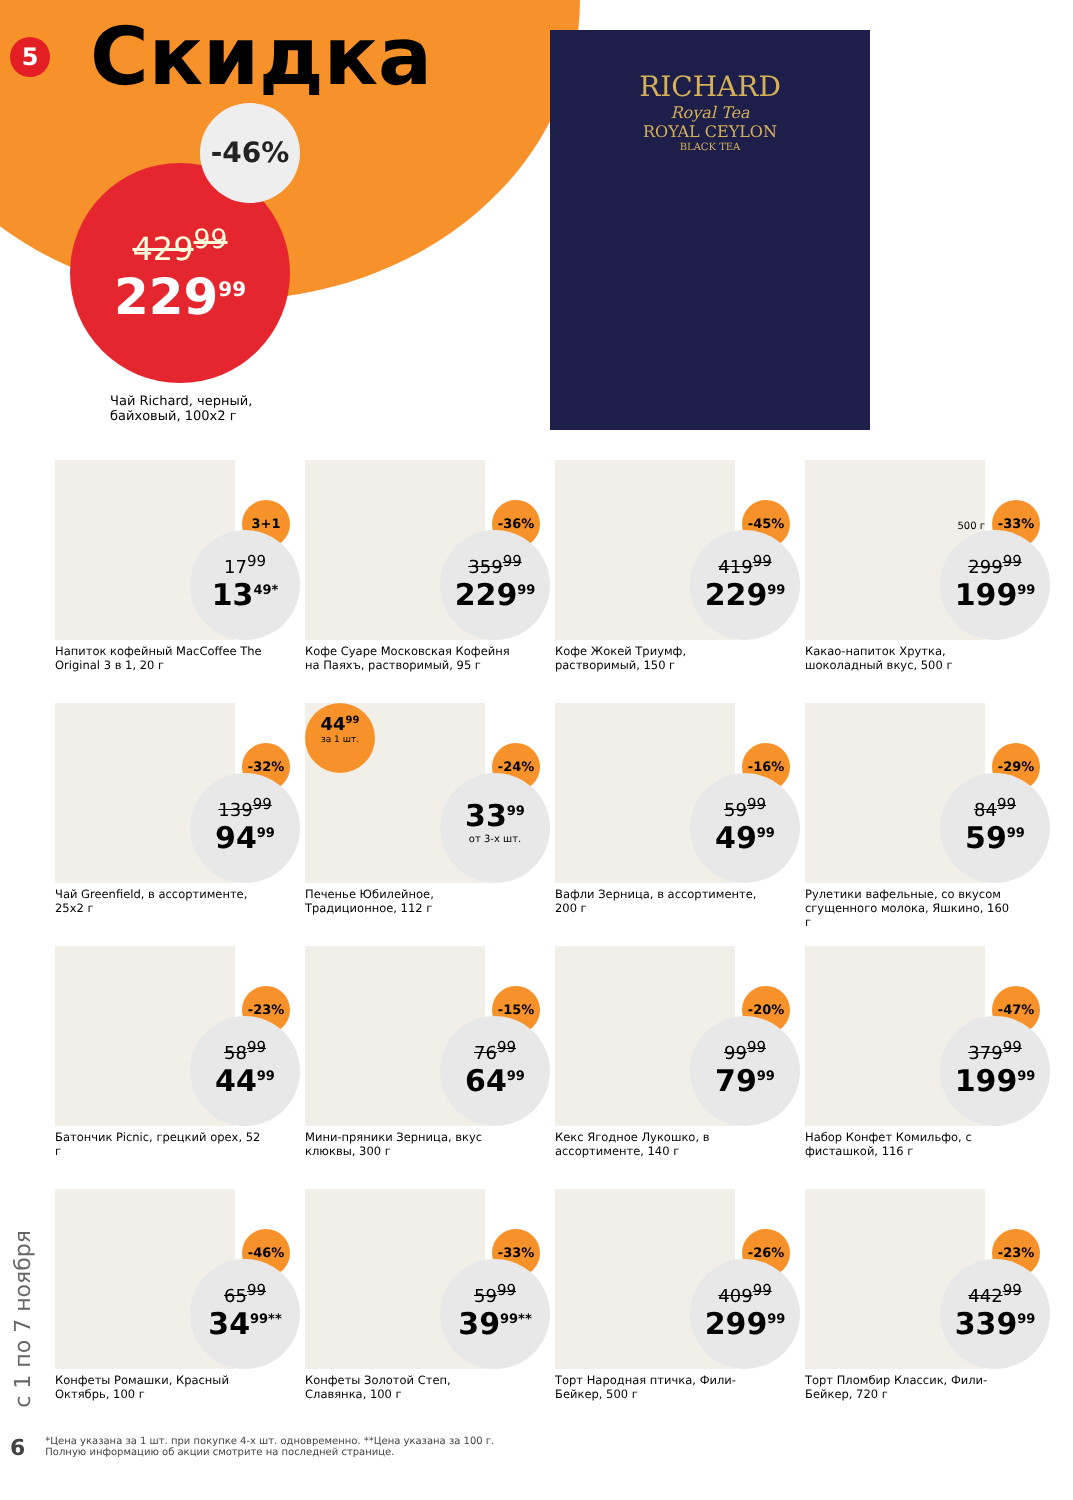5
Скидка
-46%
429<sup>99</sup>
229<sup>99</sup>
Чай Richard, черный, байховый, 100х2 г
RICHARD
Royal Tea
ROYAL CEYLON
BLACK TEA
3+1
17<sup>99</sup>
13<sup>49*</sup>
Напиток кофейный MacCoffee The Original 3 в 1, 20 г
-36%
359<sup>99</sup>
229<sup>99</sup>
Кофе Суаре Московская Кофейня на Паяхъ, растворимый, 95 г
-45%
419<sup>99</sup>
229<sup>99</sup>
Кофе Жокей Триумф, растворимый, 150 г
500 г
-33%
299<sup>99</sup>
199<sup>99</sup>
Какао-напиток Хрутка, шоколадный вкус, 500 г
-32%
139<sup>99</sup>
94<sup>99</sup>
Чай Greenfield, в ассортименте, 25х2 г
44<sup>99</sup>
за 1 шт.
-24%
33<sup>99</sup>
от 3-х шт.
Печенье Юбилейное, Традиционное, 112 г
-16%
59<sup>99</sup>
49<sup>99</sup>
Вафли Зерница, в ассортименте, 200 г
-29%
84<sup>99</sup>
59<sup>99</sup>
Рулетики вафельные, со вкусом сгущенного молока, Яшкино, 160 г
-23%
58<sup>99</sup>
44<sup>99</sup>
Батончик Picnic, грецкий орех, 52 г
-15%
76<sup>99</sup>
64<sup>99</sup>
Мини-пряники Зерница, вкус клюквы, 300 г
-20%
99<sup>99</sup>
79<sup>99</sup>
Кекс Ягодное Лукошко, в ассортименте, 140 г
-47%
379<sup>99</sup>
199<sup>99</sup>
Набор Конфет Комильфо, с фисташкой, 116 г
-46%
65<sup>99</sup>
34<sup>99**</sup>
Конфеты Ромашки, Красный Октябрь, 100 г
-33%
59<sup>99</sup>
39<sup>99**</sup>
Конфеты Золотой Степ, Славянка, 100 г
-26%
409<sup>99</sup>
299<sup>99</sup>
Торт Народная птичка, Фили-Бейкер, 500 г
-23%
442<sup>99</sup>
339<sup>99</sup>
Торт Пломбир Классик, Фили-Бейкер, 720 г
с 1 по 7 ноября
6
*Цена указана за 1 шт. при покупке 4-х шт. одновременно. **Цена указана за 100 г.
Полную информацию об акции смотрите на последней странице.